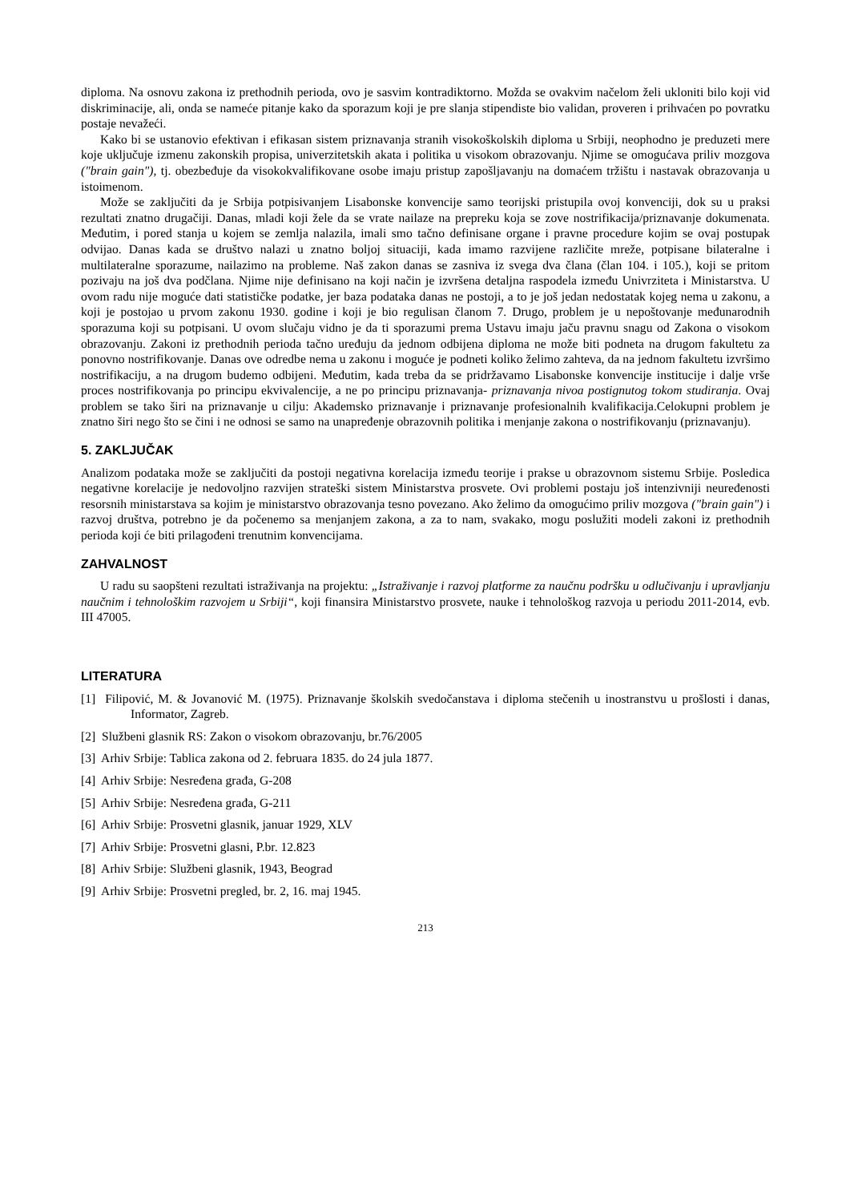diploma. Na osnovu zakona iz prethodnih perioda, ovo je sasvim kontradiktorno. Možda se ovakvim načelom želi ukloniti bilo koji vid diskriminacije, ali, onda se nameće pitanje kako da sporazum koji je pre slanja stipendiste bio validan, proveren i prihvaćen po povratku postaje nevažeći.
Kako bi se ustanovio efektivan i efikasan sistem priznavanja stranih visokoškolskih diploma u Srbiji, neophodno je preduzeti mere koje uključuje izmenu zakonskih propisa, univerzitetskih akata i politika u visokom obrazovanju. Njime se omogućava priliv mozgova ("brain gain"), tj. obezbeđuje da visokokvalifikovane osobe imaju pristup zapošljavanju na domaćem tržištu i nastavak obrazovanja u istoimenom.
Može se zaključiti da je Srbija potpisivanjem Lisabonske konvencije samo teorijski pristupila ovoj konvenciji, dok su u praksi rezultati znatno drugačiji. Danas, mladi koji žele da se vrate nailaze na prepreku koja se zove nostrifikacija/priznavanje dokumenata. Međutim, i pored stanja u kojem se zemlja nalazila, imali smo tačno definisane organe i pravne procedure kojim se ovaj postupak odvijao. Danas kada se društvo nalazi u znatno boljoj situaciji, kada imamo razvijene različite mreže, potpisane bilateralne i multilateralne sporazume, nailazimo na probleme. Naš zakon danas se zasniva iz svega dva člana (član 104. i 105.), koji se pritom pozivaju na još dva podčlana. Njime nije definisano na koji način je izvršena detaljna raspodela između Univrziteta i Ministarstva. U ovom radu nije moguće dati statističke podatke, jer baza podataka danas ne postoji, a to je još jedan nedostatak kojeg nema u zakonu, a koji je postojao u prvom zakonu 1930. godine i koji je bio regulisan članom 7. Drugo, problem je u nepoštovanje međunarodnih sporazuma koji su potpisani. U ovom slučaju vidno je da ti sporazumi prema Ustavu imaju jaču pravnu snagu od Zakona o visokom obrazovanju. Zakoni iz prethodnih perioda tačno uređuju da jednom odbijena diploma ne može biti podneta na drugom fakultetu za ponovno nostrifikovanje. Danas ove odredbe nema u zakonu i moguće je podneti koliko želimo zahteva, da na jednom fakultetu izvršimo nostrifikaciju, a na drugom budemo odbijeni. Međutim, kada treba da se pridržavamo Lisabonske konvencije institucije i dalje vrše proces nostrifikovanja po principu ekvivalencije, a ne po principu priznavanja- priznavanja nivoa postignutog tokom studiranja. Ovaj problem se tako širi na priznavanje u cilju: Akademsko priznavanje i priznavanje profesionalnih kvalifikacija.Celokupni problem je znatno širi nego što se čini i ne odnosi se samo na unapređenje obrazovnih politika i menjanje zakona o nostrifikovanju (priznavanju).
5. ZAKLJUČAK
Analizom podataka može se zaključiti da postoji negativna korelacija između teorije i prakse u obrazovnom sistemu Srbije. Posledica negativne korelacije je nedovoljno razvijen strateški sistem Ministarstva prosvete. Ovi problemi postaju još intenzivniji neuređenosti resorsnih ministarstava sa kojim je ministarstvo obrazovanja tesno povezano. Ako želimo da omogućimo priliv mozgova ("brain gain") i razvoj društva, potrebno je da počenemo sa menjanjem zakona, a za to nam, svakako, mogu poslužiti modeli zakoni iz prethodnih perioda koji će biti prilagođeni trenutnim konvencijama.
ZAHVALNOST
U radu su saopšteni rezultati istraživanja na projektu: „Istraživanje i razvoj platforme za naučnu podršku u odlučivanju i upravljanju naučnim i tehnološkim razvojem u Srbiji“, koji finansira Ministarstvo prosvete, nauke i tehnološkog razvoja u periodu 2011-2014, evb. III 47005.
LITERATURA
[1] Filipović, M. & Jovanović M. (1975). Priznavanje školskih svedočanstava i diploma stečenih u inostranstvu u prošlosti i danas, Informator, Zagreb.
[2] Službeni glasnik RS: Zakon o visokom obrazovanju, br.76/2005
[3] Arhiv Srbije: Tablica zakona od 2. februara 1835. do 24 jula 1877.
[4] Arhiv Srbije: Nesređena građa, G-208
[5] Arhiv Srbije: Nesređena građa, G-211
[6] Arhiv Srbije: Prosvetni glasnik, januar 1929, XLV
[7] Arhiv Srbije: Prosvetni glasni, P.br. 12.823
[8] Arhiv Srbije: Službeni glasnik, 1943, Beograd
[9] Arhiv Srbije: Prosvetni pregled, br. 2, 16. maj 1945.
213